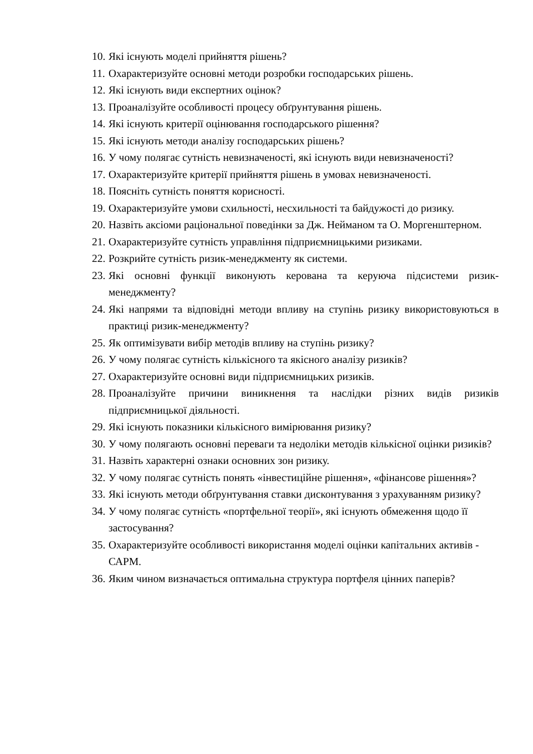10. Які існують моделі прийняття рішень?
11. Охарактеризуйте основні методи розробки господарських рішень.
12. Які існують види експертних оцінок?
13. Проаналізуйте особливості процесу обґрунтування рішень.
14. Які існують критерії оцінювання господарського рішення?
15. Які існують методи аналізу господарських рішень?
16. У чому полягає сутність невизначеності, які існують види невизначеності?
17. Охарактеризуйте критерії прийняття рішень в умовах невизначеності.
18. Поясніть сутність поняття корисності.
19. Охарактеризуйте умови схильності, несхильності та байдужості до ризику.
20. Назвіть аксіоми раціональної поведінки за Дж. Нейманом та О. Моргенштерном.
21. Охарактеризуйте сутність управління підприємницькими ризиками.
22. Розкрийте сутність ризик-менеджменту як системи.
23. Які основні функції виконують керована та керуюча підсистеми ризик-менеджменту?
24. Які напрями та відповідні методи впливу на ступінь ризику використовуються в практиці ризик-менеджменту?
25. Як оптимізувати вибір методів впливу на ступінь ризику?
26. У чому полягає сутність кількісного та якісного аналізу ризиків?
27. Охарактеризуйте основні види підприємницьких ризиків.
28. Проаналізуйте причини виникнення та наслідки різних видів ризиків підприємницької діяльності.
29. Які існують показники кількісного вимірювання ризику?
30. У чому полягають основні переваги та недоліки методів кількісної оцінки ризиків?
31. Назвіть характерні ознаки основних зон ризику.
32. У чому полягає сутність понять «інвестиційне рішення», «фінансове рішення»?
33. Які існують методи обґрунтування ставки дисконтування з урахуванням ризику?
34. У чому полягає сутність «портфельної теорії», які існують обмеження щодо її застосування?
35. Охарактеризуйте особливості використання моделі оцінки капітальних активів - САРМ.
36. Яким чином визначається оптимальна структура портфеля цінних паперів?